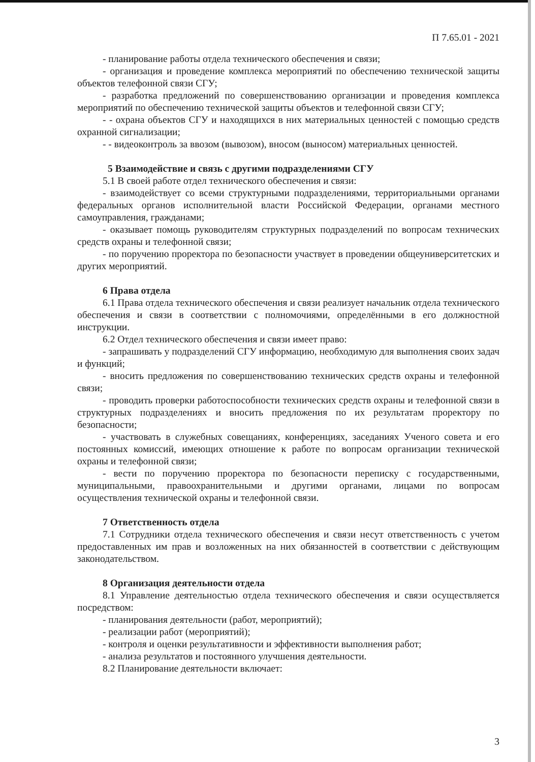П 7.65.01 - 2021
- планирование работы отдела технического обеспечения и связи;
- организация и проведение комплекса мероприятий по обеспечению технической защиты объектов телефонной связи СГУ;
- разработка предложений по совершенствованию организации и проведения комплекса мероприятий по обеспечению технической защиты объектов и телефонной связи СГУ;
- - охрана объектов СГУ и находящихся в них материальных ценностей с помощью средств охранной сигнализации;
- - видеоконтроль за ввозом (вывозом), вносом (выносом) материальных ценностей.
5 Взаимодействие и связь с другими подразделениями СГУ
5.1 В своей работе отдел технического обеспечения и связи:
- взаимодействует со всеми структурными подразделениями, территориальными органами федеральных органов исполнительной власти Российской Федерации, органами местного самоуправления, гражданами;
- оказывает помощь руководителям структурных подразделений по вопросам технических средств охраны и телефонной связи;
- по поручению проректора по безопасности участвует в проведении общеуниверситетских и других мероприятий.
6 Права отдела
6.1 Права отдела технического обеспечения и связи реализует начальник отдела технического обеспечения и связи в соответствии с полномочиями, определёнными в его должностной инструкции.
6.2 Отдел технического обеспечения и связи имеет право:
- запрашивать у подразделений СГУ информацию, необходимую для выполнения своих задач и функций;
- вносить предложения по совершенствованию технических средств охраны и телефонной связи;
- проводить проверки работоспособности технических средств охраны и телефонной связи в структурных подразделениях и вносить предложения по их результатам проректору по безопасности;
- участвовать в служебных совещаниях, конференциях, заседаниях Ученого совета и его постоянных комиссий, имеющих отношение к работе по вопросам организации технической охраны и телефонной связи;
- вести по поручению проректора по безопасности переписку с государственными, муниципальными, правоохранительными и другими органами, лицами по вопросам осуществления технической охраны и телефонной связи.
7 Ответственность отдела
7.1 Сотрудники отдела технического обеспечения и связи несут ответственность с учетом предоставленных им прав и возложенных на них обязанностей в соответствии с действующим законодательством.
8 Организация деятельности отдела
8.1 Управление деятельностью отдела технического обеспечения и связи осуществляется посредством:
- планирования деятельности (работ, мероприятий);
- реализации работ (мероприятий);
- контроля и оценки результативности и эффективности выполнения работ;
- анализа результатов и постоянного улучшения деятельности.
8.2 Планирование деятельности включает:
3